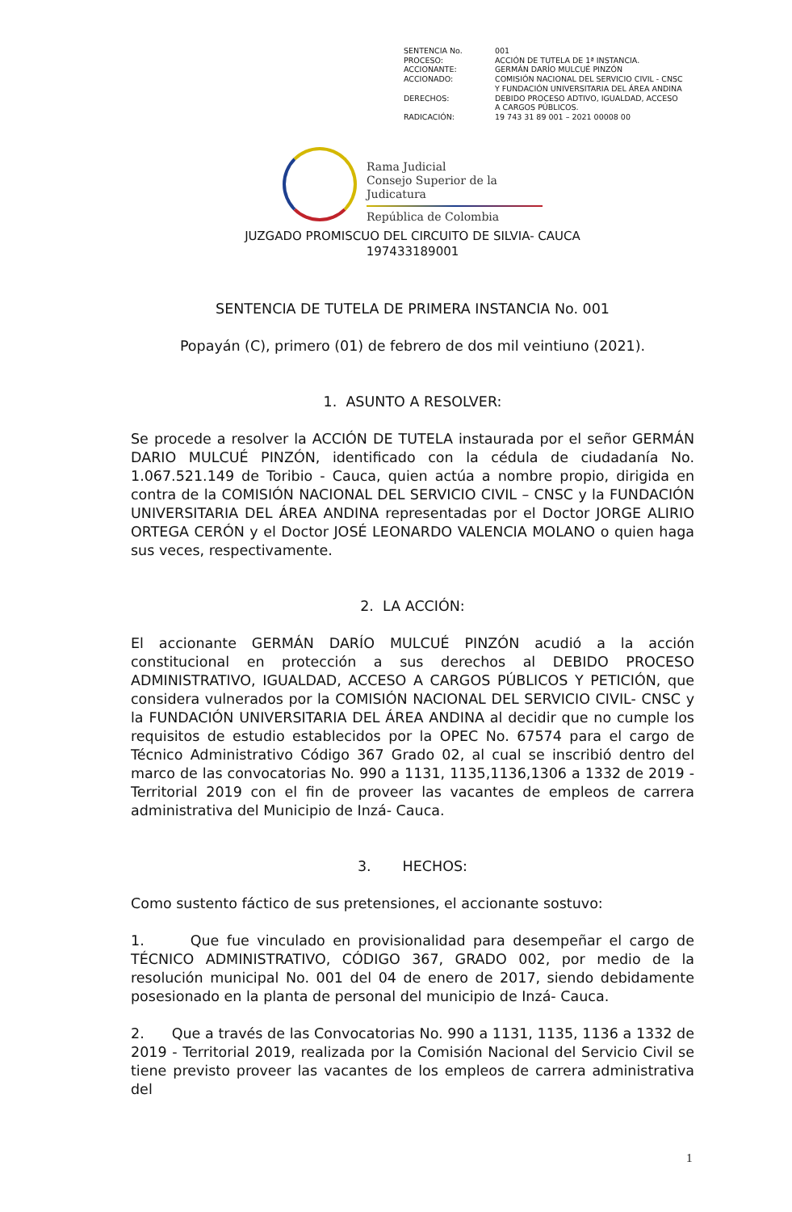| SENTENCIA No. | 001 |
| PROCESO: | ACCIÓN DE TUTELA DE 1ª INSTANCIA. |
| ACCIONANTE: | GERMÁN DARÍO MULCUÉ PINZÓN |
| ACCIONADO: | COMISIÓN NACIONAL DEL SERVICIO CIVIL - CNSC Y FUNDACIÓN UNIVERSITARIA DEL ÁREA ANDINA |
| DERECHOS: | DEBIDO PROCESO ADTIVO, IGUALDAD, ACCESO A CARGOS PÚBLICOS. |
| RADICACIÓN: | 19 743 31 89 001 – 2021 00008 00 |
Rama Judicial
Consejo Superior de la Judicatura
República de Colombia
JUZGADO PROMISCUO DEL CIRCUITO DE SILVIA- CAUCA
197433189001
SENTENCIA DE TUTELA DE PRIMERA INSTANCIA No. 001
Popayán (C), primero (01) de febrero de dos mil veintiuno (2021).
1. ASUNTO A RESOLVER:
Se procede a resolver la ACCIÓN DE TUTELA instaurada por el señor GERMÁN DARIO MULCUÉ PINZÓN, identificado con la cédula de ciudadanía No. 1.067.521.149 de Toribio - Cauca, quien actúa a nombre propio, dirigida en contra de la COMISIÓN NACIONAL DEL SERVICIO CIVIL – CNSC y la FUNDACIÓN UNIVERSITARIA DEL ÁREA ANDINA representadas por el Doctor JORGE ALIRIO ORTEGA CERÓN y el Doctor JOSÉ LEONARDO VALENCIA MOLANO o quien haga sus veces, respectivamente.
2. LA ACCIÓN:
El accionante GERMÁN DARÍO MULCUÉ PINZÓN acudió a la acción constitucional en protección a sus derechos al DEBIDO PROCESO ADMINISTRATIVO, IGUALDAD, ACCESO A CARGOS PÚBLICOS Y PETICIÓN, que considera vulnerados por la COMISIÓN NACIONAL DEL SERVICIO CIVIL- CNSC y la FUNDACIÓN UNIVERSITARIA DEL ÁREA ANDINA al decidir que no cumple los requisitos de estudio establecidos por la OPEC No. 67574 para el cargo de Técnico Administrativo Código 367 Grado 02, al cual se inscribió dentro del marco de las convocatorias No. 990 a 1131, 1135,1136,1306 a 1332 de 2019 - Territorial 2019 con el fin de proveer las vacantes de empleos de carrera administrativa del Municipio de Inzá- Cauca.
3. HECHOS:
Como sustento fáctico de sus pretensiones, el accionante sostuvo:
1. Que fue vinculado en provisionalidad para desempeñar el cargo de TÉCNICO ADMINISTRATIVO, CÓDIGO 367, GRADO 002, por medio de la resolución municipal No. 001 del 04 de enero de 2017, siendo debidamente posesionado en la planta de personal del municipio de Inzá- Cauca.
2. Que a través de las Convocatorias No. 990 a 1131, 1135, 1136 a 1332 de 2019 - Territorial 2019, realizada por la Comisión Nacional del Servicio Civil se tiene previsto proveer las vacantes de los empleos de carrera administrativa del
1